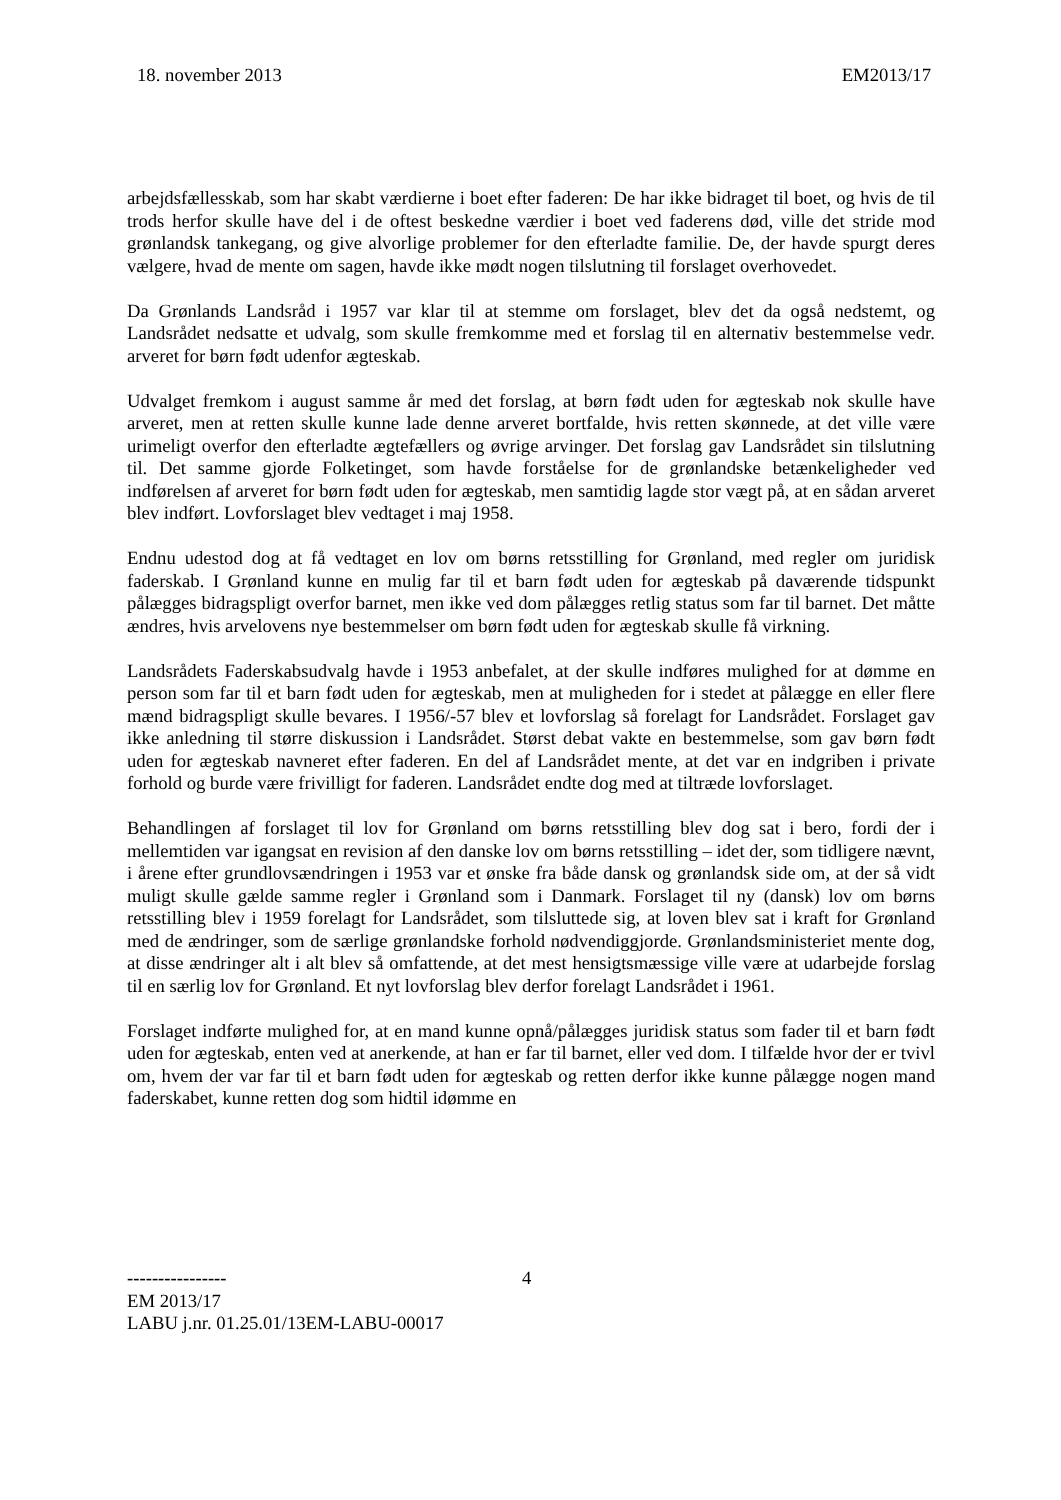18. november 2013 EM2013/17
arbejdsfællesskab, som har skabt værdierne i boet efter faderen: De har ikke bidraget til boet, og hvis de til trods herfor skulle have del i de oftest beskedne værdier i boet ved faderens død, ville det stride mod grønlandsk tankegang, og give alvorlige problemer for den efterladte familie. De, der havde spurgt deres vælgere, hvad de mente om sagen, havde ikke mødt nogen tilslutning til forslaget overhovedet.
Da Grønlands Landsråd i 1957 var klar til at stemme om forslaget, blev det da også nedstemt, og Landsrådet nedsatte et udvalg, som skulle fremkomme med et forslag til en alternativ bestemmelse vedr. arveret for børn født udenfor ægteskab.
Udvalget fremkom i august samme år med det forslag, at børn født uden for ægteskab nok skulle have arveret, men at retten skulle kunne lade denne arveret bortfalde, hvis retten skønnede, at det ville være urimeligt overfor den efterladte ægtefællers og øvrige arvinger. Det forslag gav Landsrådet sin tilslutning til. Det samme gjorde Folketinget, som havde forståelse for de grønlandske betænkeligheder ved indførelsen af arveret for børn født uden for ægteskab, men samtidig lagde stor vægt på, at en sådan arveret blev indført. Lovforslaget blev vedtaget i maj 1958.
Endnu udestod dog at få vedtaget en lov om børns retsstilling for Grønland, med regler om juridisk faderskab. I Grønland kunne en mulig far til et barn født uden for ægteskab på daværende tidspunkt pålægges bidragspligt overfor barnet, men ikke ved dom pålægges retlig status som far til barnet. Det måtte ændres, hvis arvelovens nye bestemmelser om børn født uden for ægteskab skulle få virkning.
Landsrådets Faderskabsudvalg havde i 1953 anbefalet, at der skulle indføres mulighed for at dømme en person som far til et barn født uden for ægteskab, men at muligheden for i stedet at pålægge en eller flere mænd bidragspligt skulle bevares. I 1956/-57 blev et lovforslag så forelagt for Landsrådet. Forslaget gav ikke anledning til større diskussion i Landsrådet. Størst debat vakte en bestemmelse, som gav børn født uden for ægteskab navneret efter faderen. En del af Landsrådet mente, at det var en indgriben i private forhold og burde være frivilligt for faderen. Landsrådet endte dog med at tiltræde lovforslaget.
Behandlingen af forslaget til lov for Grønland om børns retsstilling blev dog sat i bero, fordi der i mellemtiden var igangsat en revision af den danske lov om børns retsstilling – idet der, som tidligere nævnt, i årene efter grundlovsændringen i 1953 var et ønske fra både dansk og grønlandsk side om, at der så vidt muligt skulle gælde samme regler i Grønland som i Danmark. Forslaget til ny (dansk) lov om børns retsstilling blev i 1959 forelagt for Landsrådet, som tilsluttede sig, at loven blev sat i kraft for Grønland med de ændringer, som de særlige grønlandske forhold nødvendiggjorde. Grønlandsministeriet mente dog, at disse ændringer alt i alt blev så omfattende, at det mest hensigtsmæssige ville være at udarbejde forslag til en særlig lov for Grønland. Et nyt lovforslag blev derfor forelagt Landsrådet i 1961.
Forslaget indførte mulighed for, at en mand kunne opnå/pålægges juridisk status som fader til et barn født uden for ægteskab, enten ved at anerkende, at han er far til barnet, eller ved dom. I tilfælde hvor der er tvivl om, hvem der var far til et barn født uden for ægteskab og retten derfor ikke kunne pålægge nogen mand faderskabet, kunne retten dog som hidtil idømme en
---------------- 4
EM 2013/17
LABU j.nr. 01.25.01/13EM-LABU-00017